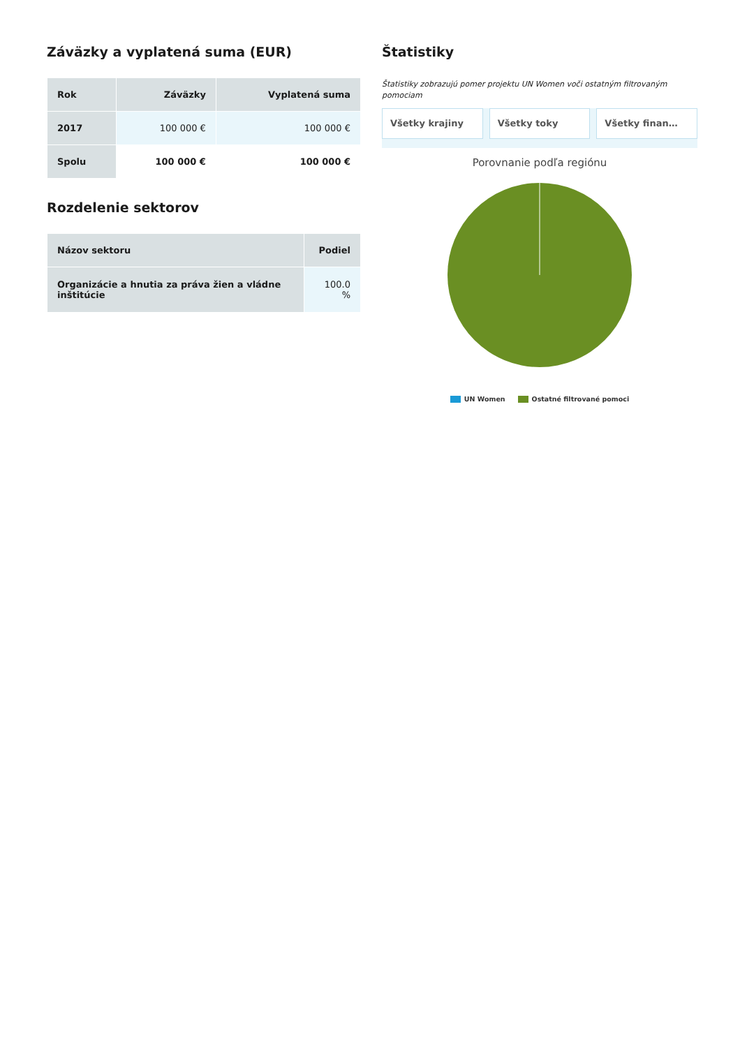Záväzky a vyplatená suma (EUR)
| Rok | Záväzky | Vyplatená suma |
| --- | --- | --- |
| 2017 | 100 000 € | 100 000 € |
| Spolu | 100 000 € | 100 000 € |
Rozdelenie sektorov
| Názov sektoru | Podiel |
| --- | --- |
| Organizácie a hnutia za práva žien a vládne inštitúcie | 100.0 % |
Štatistiky
Štatistiky zobrazujú pomer projektu UN Women voči ostatným filtrovaným pomociam
Všetky krajiny Všetky toky Všetky finan…
Porovnanie podľa regiónu
UN Women Ostatné filtrované pomoci